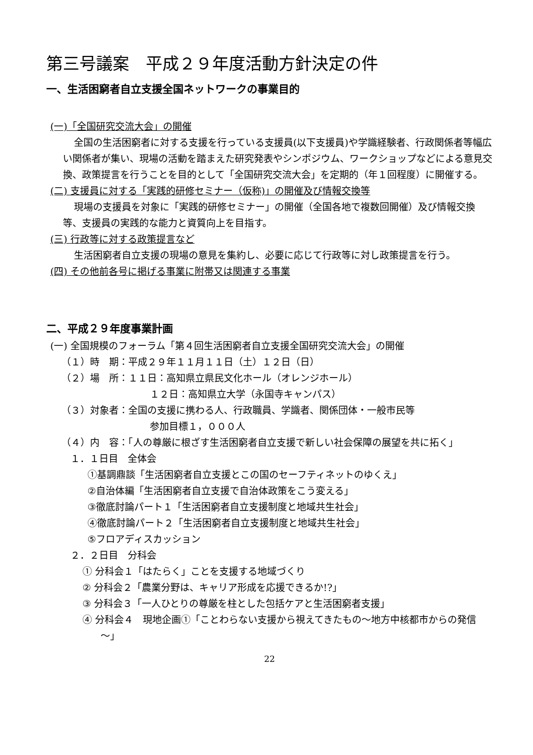第三号議案　平成２９年度活動方針決定の件
一、生活困窮者自立支援全国ネットワークの事業目的
(一)「全国研究交流大会」の開催
全国の生活困窮者に対する支援を行っている支援員(以下支援員)や学識経験者、行政関係者等幅広い関係者が集い、現場の活動を踏まえた研究発表やシンポジウム、ワークショップなどによる意見交換、政策提言を行うことを目的として「全国研究交流大会」を定期的（年１回程度）に開催する。
(二) 支援員に対する「実践的研修セミナー（仮称)」の開催及び情報交換等
現場の支援員を対象に「実践的研修セミナー」の開催（全国各地で複数回開催）及び情報交換等、支援員の実践的な能力と資質向上を目指す。
(三) 行政等に対する政策提言など
生活困窮者自立支援の現場の意見を集約し、必要に応じて行政等に対し政策提言を行う。
(四) その他前各号に掲げる事業に附帯又は関連する事業
二、平成２９年度事業計画
(一) 全国規模のフォーラム「第４回生活困窮者自立支援全国研究交流大会」の開催
（１）時　期：平成２９年１１月１１日（土）１２日（日）
（２）場　所：１１日：高知県立県民文化ホール（オレンジホール）
１２日：高知県立大学（永国寺キャンパス）
（３）対象者：全国の支援に携わる人、行政職員、学識者、関係団体・一般市民等
参加目標１，０００人
（４）内　容：「人の尊厳に根ざす生活困窮者自立支援で新しい社会保障の展望を共に拓く」
１．１日目　全体会
①基調鼎談「生活困窮者自立支援とこの国のセーフティネットのゆくえ」
②自治体編「生活困窮者自立支援で自治体政策をこう変える」
③徹底討論パート１「生活困窮者自立支援制度と地域共生社会」
④徹底討論パート２「生活困窮者自立支援制度と地域共生社会」
⑤フロアディスカッション
２．２日目　分科会
① 分科会１「はたらく」ことを支援する地域づくり
② 分科会２「農業分野は、キャリア形成を応援できるか!?」
③ 分科会３「一人ひとりの尊厳を柱とした包括ケアと生活困窮者支援」
④ 分科会４　現地企画①「ことわらない支援から視えてきたもの～地方中核都市からの発信～」
22